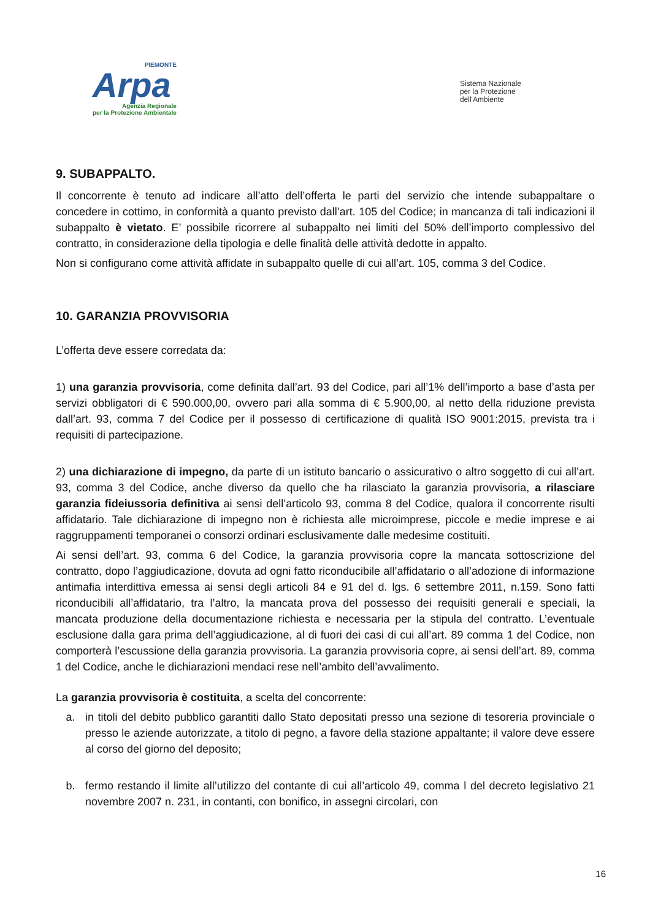PIEMONTE
Arpa
Agenzia Regionale
per la Protezione Ambientale
Sistema Nazionale
per la Protezione
dell'Ambiente
9. SUBAPPALTO.
Il concorrente è tenuto ad indicare all’atto dell’offerta le parti del servizio che intende subappaltare o concedere in cottimo, in conformità a quanto previsto dall’art. 105 del Codice; in mancanza di tali indicazioni il subappalto è vietato. E’ possibile ricorrere al subappalto nei limiti del 50% dell’importo complessivo del contratto, in considerazione della tipologia e delle finalità delle attività dedotte in appalto.
Non si configurano come attività affidate in subappalto quelle di cui all’art. 105, comma 3 del Codice.
10. GARANZIA PROVVISORIA
L’offerta deve essere corredata da:
1) una garanzia provvisoria, come definita dall’art. 93 del Codice, pari all’1% dell’importo a base d’asta per servizi obbligatori di € 590.000,00, ovvero pari alla somma di € 5.900,00, al netto della riduzione prevista dall’art. 93, comma 7 del Codice per il possesso di certificazione di qualità ISO 9001:2015, prevista tra i requisiti di partecipazione.
2) una dichiarazione di impegno, da parte di un istituto bancario o assicurativo o altro soggetto di cui all’art. 93, comma 3 del Codice, anche diverso da quello che ha rilasciato la garanzia provvisoria, a rilasciare garanzia fideiussoria definitiva ai sensi dell’articolo 93, comma 8 del Codice, qualora il concorrente risulti affidatario. Tale dichiarazione di impegno non è richiesta alle microimprese, piccole e medie imprese e ai raggruppamenti temporanei o consorzi ordinari esclusivamente dalle medesime costituiti.
Ai sensi dell’art. 93, comma 6 del Codice, la garanzia provvisoria copre la mancata sottoscrizione del contratto, dopo l’aggiudicazione, dovuta ad ogni fatto riconducibile all’affidatario o all’adozione di informazione antimafia interdittiva emessa ai sensi degli articoli 84 e 91 del d. lgs. 6 settembre 2011, n.159. Sono fatti riconducibili all’affidatario, tra l’altro, la mancata prova del possesso dei requisiti generali e speciali, la mancata produzione della documentazione richiesta e necessaria per la stipula del contratto. L’eventuale esclusione dalla gara prima dell’aggiudicazione, al di fuori dei casi di cui all’art. 89 comma 1 del Codice, non comporterà l’escussione della garanzia provvisoria. La garanzia provvisoria copre, ai sensi dell’art. 89, comma 1 del Codice, anche le dichiarazioni mendaci rese nell’ambito dell’avvalimento.
La garanzia provvisoria è costituita, a scelta del concorrente:
a. in titoli del debito pubblico garantiti dallo Stato depositati presso una sezione di tesoreria provinciale o presso le aziende autorizzate, a titolo di pegno, a favore della stazione appaltante; il valore deve essere al corso del giorno del deposito;
b. fermo restando il limite all’utilizzo del contante di cui all’articolo 49, comma l del decreto legislativo 21 novembre 2007 n. 231, in contanti, con bonifico, in assegni circolari, con
16